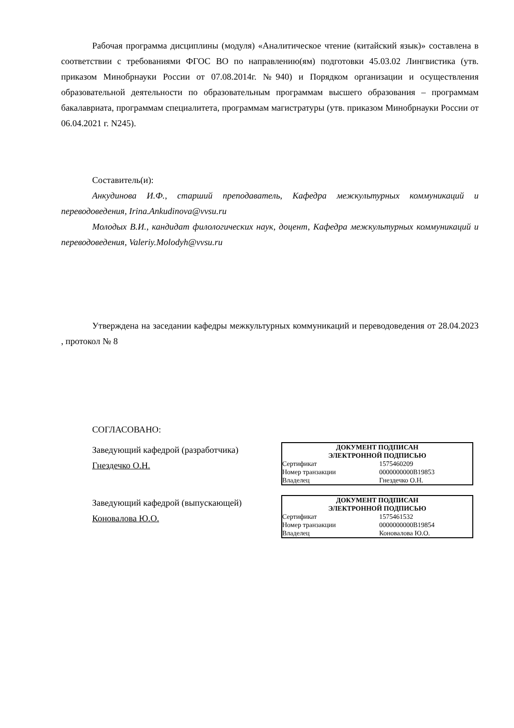Рабочая программа дисциплины (модуля) «Аналитическое чтение (китайский язык)» составлена в соответствии с требованиями ФГОС ВО по направлению(ям) подготовки 45.03.02 Лингвистика (утв. приказом Минобрнауки России от 07.08.2014г. №940) и Порядком организации и осуществления образовательной деятельности по образовательным программам высшего образования – программам бакалавриата, программам специалитета, программам магистратуры (утв. приказом Минобрнауки России от 06.04.2021 г. N245).
Составитель(и):
Анкудинова И.Ф., старший преподаватель, Кафедра межкультурных коммуникаций и переводоведения, Irina.Ankudinova@vvsu.ru
Молодых В.И., кандидат филологических наук, доцент, Кафедра межкультурных коммуникаций и переводоведения, Valeriy.Molodyh@vvsu.ru
Утверждена на заседании кафедры межкультурных коммуникаций и переводоведения от 28.04.2023 , протокол № 8
СОГЛАСОВАНО:
Заведующий кафедрой (разработчика)
Гнездечко О.Н.
| ДОКУМЕНТ ПОДПИСАН ЭЛЕКТРОННОЙ ПОДПИСЬЮ | |
| --- | --- |
| Сертификат | 1575460209 |
| Номер транзакции | 0000000000B19853 |
| Владелец | Гнездечко О.Н. |
Заведующий кафедрой (выпускающей)
Коновалова Ю.О.
| ДОКУМЕНТ ПОДПИСАН ЭЛЕКТРОННОЙ ПОДПИСЬЮ | |
| --- | --- |
| Сертификат | 1575461532 |
| Номер транзакции | 0000000000B19854 |
| Владелец | Коновалова Ю.О. |